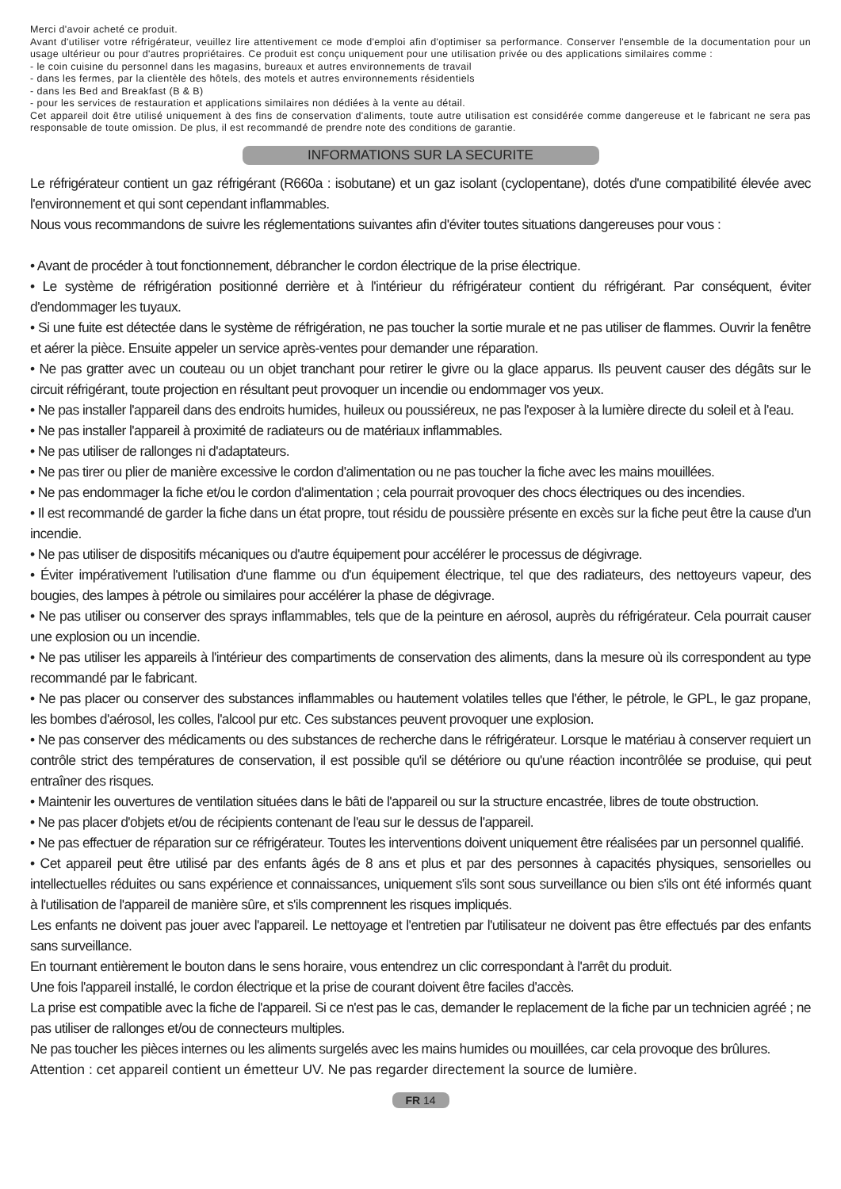Merci d'avoir acheté ce produit.
Avant d'utiliser votre réfrigérateur, veuillez lire attentivement ce mode d'emploi afin d'optimiser sa performance. Conserver l'ensemble de la documentation pour un usage ultérieur ou pour d'autres propriétaires. Ce produit est conçu uniquement pour une utilisation privée ou des applications similaires comme :
- le coin cuisine du personnel dans les magasins, bureaux et autres environnements de travail
- dans les fermes, par la clientèle des hôtels, des motels et autres environnements résidentiels
- dans les Bed and Breakfast (B & B)
- pour les services de restauration et applications similaires non dédiées à la vente au détail.
Cet appareil doit être utilisé uniquement à des fins de conservation d'aliments, toute autre utilisation est considérée comme dangereuse et le fabricant ne sera pas responsable de toute omission. De plus, il est recommandé de prendre note des conditions de garantie.
INFORMATIONS SUR LA SECURITE
Le réfrigérateur contient un gaz réfrigérant (R660a : isobutane) et un gaz isolant (cyclopentane), dotés d'une compatibilité élevée avec l'environnement et qui sont cependant inflammables.
Nous vous recommandons de suivre les réglementations suivantes afin d'éviter toutes situations dangereuses pour vous :
• Avant de procéder à tout fonctionnement, débrancher le cordon électrique de la prise électrique.
• Le système de réfrigération positionné derrière et à l'intérieur du réfrigérateur contient du réfrigérant. Par conséquent, éviter d'endommager les tuyaux.
• Si une fuite est détectée dans le système de réfrigération, ne pas toucher la sortie murale et ne pas utiliser de flammes. Ouvrir la fenêtre et aérer la pièce. Ensuite appeler un service après-ventes pour demander une réparation.
• Ne pas gratter avec un couteau ou un objet tranchant pour retirer le givre ou la glace apparus. Ils peuvent causer des dégâts sur le circuit réfrigérant, toute projection en résultant peut provoquer un incendie ou endommager vos yeux.
• Ne pas installer l'appareil dans des endroits humides, huileux ou poussiéreux, ne pas l'exposer à la lumière directe du soleil et à l'eau.
• Ne pas installer l'appareil à proximité de radiateurs ou de matériaux inflammables.
• Ne pas utiliser de rallonges ni d'adaptateurs.
• Ne pas tirer ou plier de manière excessive le cordon d'alimentation ou ne pas toucher la fiche avec les mains mouillées.
• Ne pas endommager la fiche et/ou le cordon d'alimentation ; cela pourrait provoquer des chocs électriques ou des incendies.
• Il est recommandé de garder la fiche dans un état propre, tout résidu de poussière présente en excès sur la fiche peut être la cause d'un incendie.
• Ne pas utiliser de dispositifs mécaniques ou d'autre équipement pour accélérer le processus de dégivrage.
• Éviter impérativement l'utilisation d'une flamme ou d'un équipement électrique, tel que des radiateurs, des nettoyeurs vapeur, des bougies, des lampes à pétrole ou similaires pour accélérer la phase de dégivrage.
• Ne pas utiliser ou conserver des sprays inflammables, tels que de la peinture en aérosol, auprès du réfrigérateur. Cela pourrait causer une explosion ou un incendie.
• Ne pas utiliser les appareils à l'intérieur des compartiments de conservation des aliments, dans la mesure où ils correspondent au type recommandé par le fabricant.
• Ne pas placer ou conserver des substances inflammables ou hautement volatiles telles que l'éther, le pétrole, le GPL, le gaz propane, les bombes d'aérosol, les colles, l'alcool pur etc. Ces substances peuvent provoquer une explosion.
• Ne pas conserver des médicaments ou des substances de recherche dans le réfrigérateur. Lorsque le matériau à conserver requiert un contrôle strict des températures de conservation, il est possible qu'il se détériore ou qu'une réaction incontrôlée se produise, qui peut entraîner des risques.
• Maintenir les ouvertures de ventilation situées dans le bâti de l'appareil ou sur la structure encastrée, libres de toute obstruction.
• Ne pas placer d'objets et/ou de récipients contenant de l'eau sur le dessus de l'appareil.
• Ne pas effectuer de réparation sur ce réfrigérateur. Toutes les interventions doivent uniquement être réalisées par un personnel qualifié.
• Cet appareil peut être utilisé par des enfants âgés de 8 ans et plus et par des personnes à capacités physiques, sensorielles ou intellectuelles réduites ou sans expérience et connaissances, uniquement s'ils sont sous surveillance ou bien s'ils ont été informés quant à l'utilisation de l'appareil de manière sûre, et s'ils comprennent les risques impliqués.
Les enfants ne doivent pas jouer avec l'appareil. Le nettoyage et l'entretien par l'utilisateur ne doivent pas être effectués par des enfants sans surveillance.
En tournant entièrement le bouton dans le sens horaire, vous entendrez un clic correspondant à l'arrêt du produit.
Une fois l'appareil installé, le cordon électrique et la prise de courant doivent être faciles d'accès.
La prise est compatible avec la fiche de l'appareil. Si ce n'est pas le cas, demander le replacement de la fiche par un technicien agréé ; ne pas utiliser de rallonges et/ou de connecteurs multiples.
Ne pas toucher les pièces internes ou les aliments surgelés avec les mains humides ou mouillées, car cela provoque des brûlures.
Attention : cet appareil contient un émetteur UV. Ne pas regarder directement la source de lumière.
FR 14